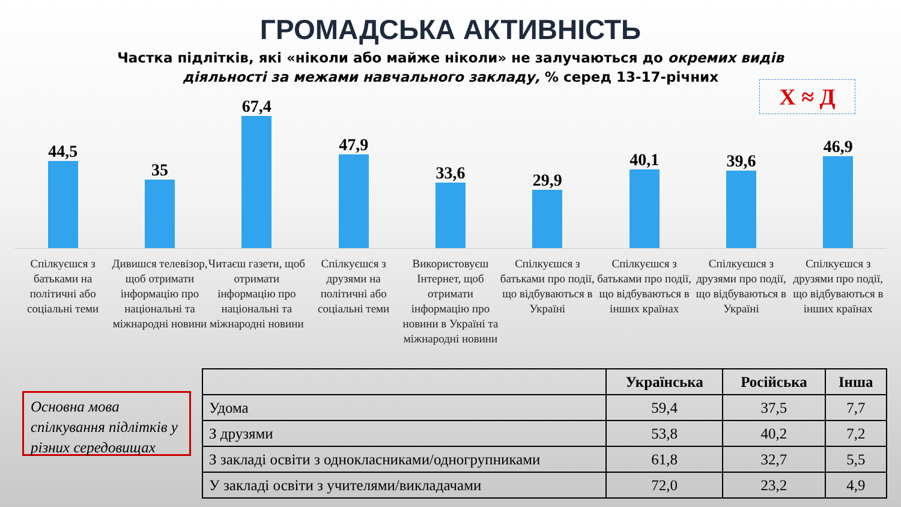ГРОМАДСЬКА АКТИВНІСТЬ
Частка підлітків, які «ніколи або майже ніколи» не залучаються до окремих видів
діяльності за межами навчального закладу, % серед 13-17-річних
Х ≈ Д
44,5
35
67,4
47,9
33,6
29,9
40,1
39,6
46,9
Спілкуєшся з батьками на політичні або соціальні теми
Дивишся телевізор, щоб отримати інформацію про національні та міжнародні новини
Читаєш газети, щоб отримати інформацію про національні та міжнародні новини
Спілкуєшся з друзями на політичні або соціальні теми
Використовуєш Інтернет, щоб отримати інформацію про новини в Україні та міжнародні новини
Спілкуєшся з батьками про події, що відбуваються в Україні
Спілкуєшся з батьками про події, що відбуваються в інших країнах
Спілкуєшся з друзями про події, що відбуваються в Україні
Спілкуєшся з друзями про події, що відбуваються в інших країнах
Основна мова спілкування підлітків у різних середовищах
| | Українська | Російська | Інша |
| --- | --- | --- | --- |
| Удома | 59,4 | 37,5 | 7,7 |
| З друзями | 53,8 | 40,2 | 7,2 |
| З закладі освіти з однокласниками/одногрупниками | 61,8 | 32,7 | 5,5 |
| У закладі освіти з учителями/викладачами | 72,0 | 23,2 | 4,9 |